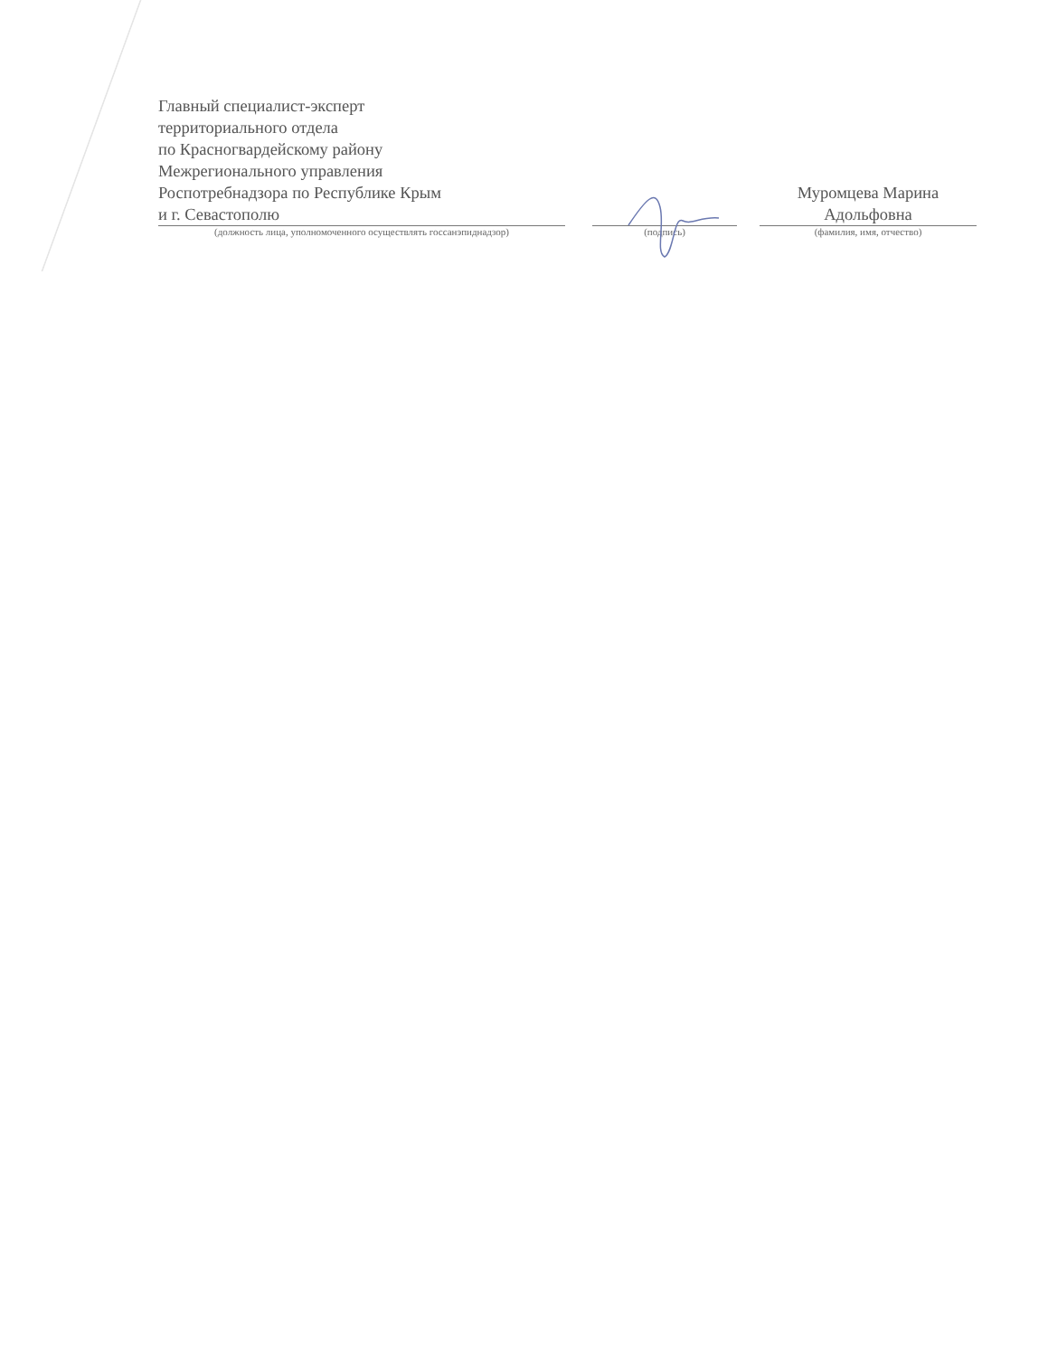Главный специалист-эксперт
территориального отдела
по Красногвардейскому району
Межрегионального управления
Роспотребнадзора по Республике Крым
и г. Севастополю
Муромцева Марина
Адольфовна
(должность лица, уполномоченного осуществлять госсанэпиднадзор) (подпись) (фамилия, имя, отчество)